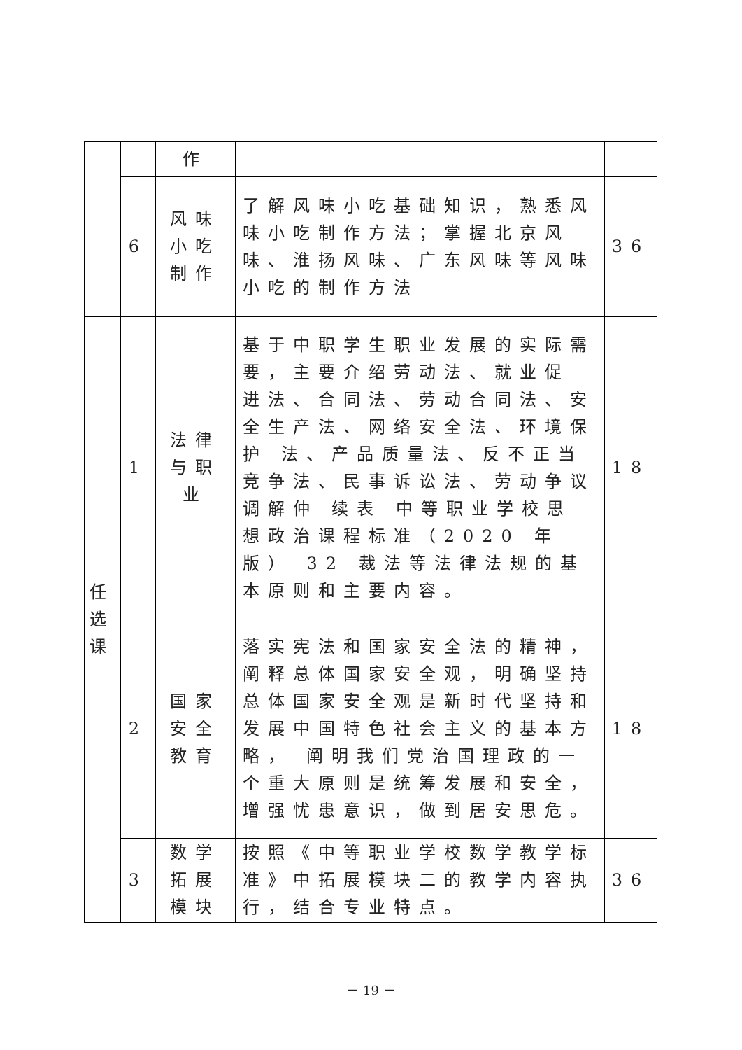| | | 作 | | |
| | 6 | 风味 小吃 制作 | 了解风味小吃基础知识，熟悉风味小吃制作方法；掌握北京风味、淮扬风味、广东风味等风味小吃的制作方法 | 36 |
| 任 选 课 | 1 | 法律 与职 业 | 基于中职学生职业发展的实际需要，主要介绍劳动法、就业促 进法、合同法、劳动合同法、安全生产法、网络安全法、环境保护 法、产品质量法、反不正当竞争法、民事诉讼法、劳动争议调解仲 续表 中等职业学校思想政治课程标准（2020 年版） 32 裁法等法律法规的基本原则和主要内容。 | 18 |
| | 2 | 国家 安全 教育 | 落实宪法和国家安全法的精神，阐释总体国家安全观，明确坚持 总体国家安全观是新时代坚持和发展中国特色社会主义的基本方略， 阐明我们党治国理政的一个重大原则是统筹发展和安全，增强忧患意识，做到居安思危。 | 18 |
| | 3 | 数学 拓展 模块 | 按照《中等职业学校数学教学标准》中拓展模块二的教学内容执行，结合专业特点。 | 36 |
－ 19 －